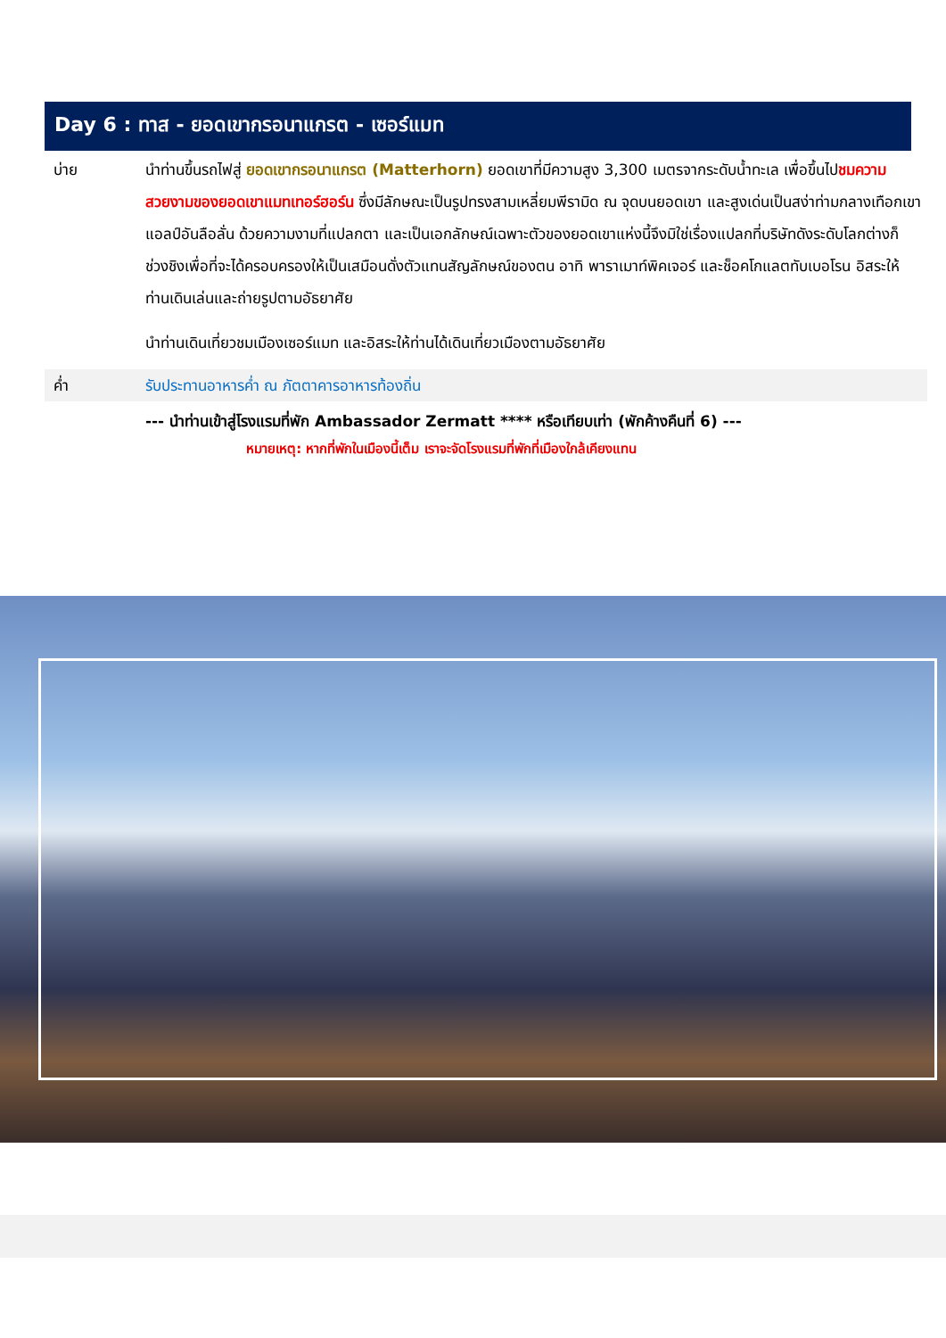Day 6 : ทาส - ยอดเขากรอนาแกรต - เซอร์แมท
บ่าย นำท่านขึ้นรถไฟสู่ ยอดเขากรอนาแกรต (Matterhorn) ยอดเขาที่มีความสูง 3,300 เมตรจากระดับน้ำทะเล เพื่อขึ้นไปชมความสวยงามของยอดเขาแมทเทอร์ฮอร์น ซึ่งมีลักษณะเป็นรูปทรงสามเหลี่ยมพีรามิด ณ จุดบนยอดเขา และสูงเด่นเป็นสง่าท่ามกลางเทือกเขาแอลป์อันลือลั่น ด้วยความงามที่แปลกตา และเป็นเอกลักษณ์เฉพาะตัวของยอดเขาแห่งนี้จึงมิใช่เรื่องแปลกที่บริษัทดังระดับโลกต่างก็ช่วงชิงเพื่อที่จะได้ครอบครองให้เป็นเสมือนดั่งตัวแทนสัญลักษณ์ของตน อาทิ พาราเมาท์พิคเจอร์ และช็อคโกแลตทับเบอโรน อิสระให้ท่านเดินเล่นและถ่ายรูปตามอัธยาศัย
นำท่านเดินเที่ยวชมเมืองเซอร์แมท และอิสระให้ท่านได้เดินเที่ยวเมืองตามอัธยาศัย
ค่ำ รับประทานอาหารค่ำ ณ ภัตตาคารอาหารท้องถิ่น
--- นำท่านเข้าสู่โรงแรมที่พัก Ambassador Zermatt **** หรือเทียบเท่า (พักค้างคืนที่ 6) ---
หมายเหตุ: หากที่พักในเมืองนี้เต็ม เราจะจัดโรงแรมที่พักที่เมืองใกล้เคียงแทน